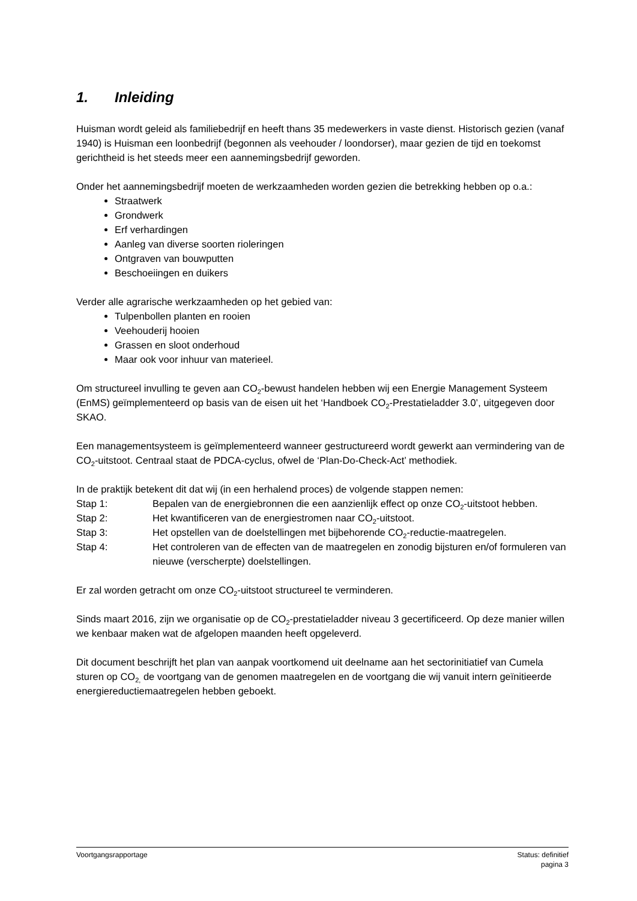1. Inleiding
Huisman wordt geleid als familiebedrijf en heeft thans 35 medewerkers in vaste dienst. Historisch gezien (vanaf 1940) is Huisman een loonbedrijf (begonnen als veehouder / loondorser), maar gezien de tijd en toekomst gerichtheid is het steeds meer een aannemingsbedrijf geworden.
Onder het aannemingsbedrijf moeten de werkzaamheden worden gezien die betrekking hebben op o.a.:
Straatwerk
Grondwerk
Erf verhardingen
Aanleg van diverse soorten rioleringen
Ontgraven van bouwputten
Beschoeiingen en duikers
Verder alle agrarische werkzaamheden op het gebied van:
Tulpenbollen planten en rooien
Veehouderij hooien
Grassen en sloot onderhoud
Maar ook voor inhuur van materieel.
Om structureel invulling te geven aan CO<sub>2</sub>-bewust handelen hebben wij een Energie Management Systeem (EnMS) geïmplementeerd op basis van de eisen uit het ‘Handboek CO<sub>2</sub>-Prestatieladder 3.0’, uitgegeven door SKAO.
Een managementsysteem is geïmplementeerd wanneer gestructureerd wordt gewerkt aan vermindering van de CO<sub>2</sub>-uitstoot. Centraal staat de PDCA-cyclus, ofwel de ‘Plan-Do-Check-Act’ methodiek.
In de praktijk betekent dit dat wij (in een herhalend proces) de volgende stappen nemen:
Stap 1: Bepalen van de energiebronnen die een aanzienlijk effect op onze CO<sub>2</sub>-uitstoot hebben.
Stap 2: Het kwantificeren van de energiestromen naar CO<sub>2</sub>-uitstoot.
Stap 3: Het opstellen van de doelstellingen met bijbehorende CO<sub>2</sub>-reductie-maatregelen.
Stap 4: Het controleren van de effecten van de maatregelen en zonodig bijsturen en/of formuleren van nieuwe (verscherpte) doelstellingen.
Er zal worden getracht om onze CO<sub>2</sub>-uitstoot structureel te verminderen.
Sinds maart 2016, zijn we organisatie op de CO<sub>2</sub>-prestatieladder niveau 3 gecertificeerd. Op deze manier willen we kenbaar maken wat de afgelopen maanden heeft opgeleverd.
Dit document beschrijft het plan van aanpak voortkomend uit deelname aan het sectorinitiatief van Cumela sturen op CO<sub>2,</sub> de voortgang van de genomen maatregelen en de voortgang die wij vanuit intern geïnitieerde energiereductiemaatregelen hebben geboekt.
Voortgangsrapportage Status: definitief
pagina 3